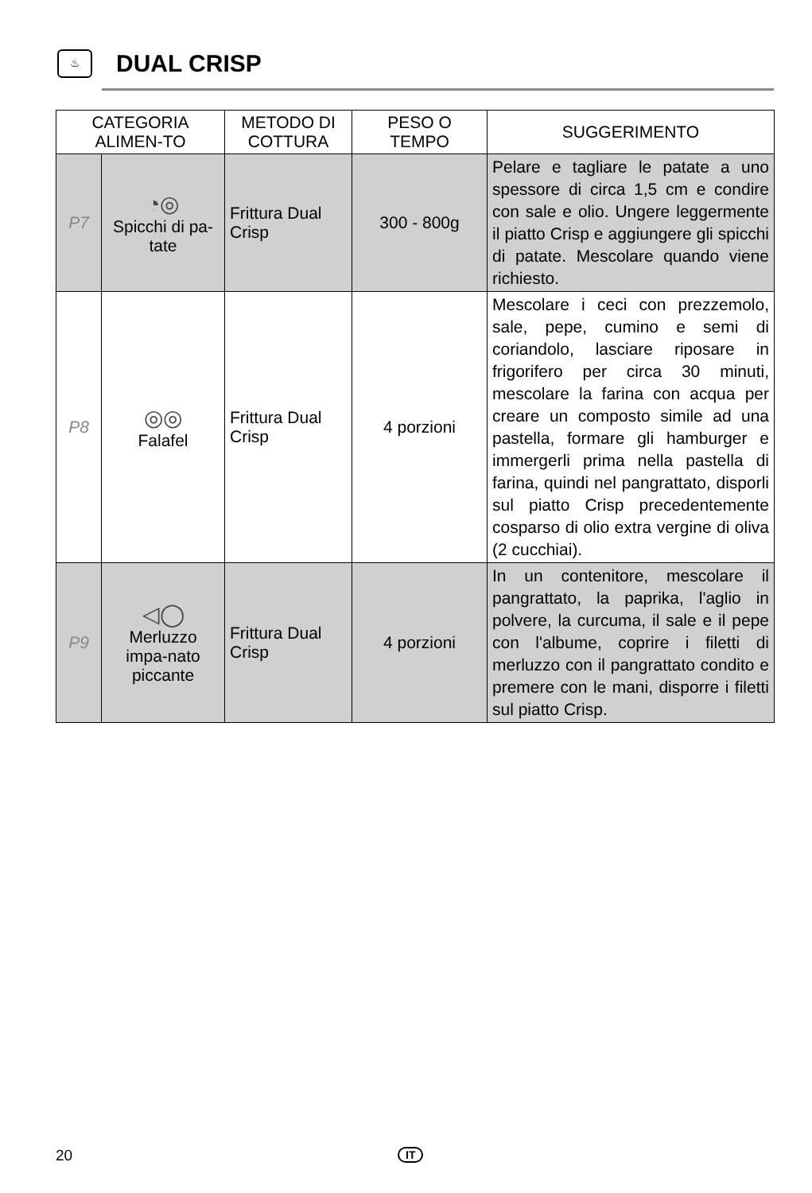♨
DUAL CRISP
| CATEGORIA ALIMEN-TO | | METODO DI COTTURA | PESO O TEMPO | SUGGERIMENTO |
| --- | --- | --- | --- | --- |
| P7 | ◔◎ Spicchi di pa-tate | Frittura Dual Crisp | 300 - 800g | Pelare e tagliare le patate a uno spessore di circa 1,5 cm e condire con sale e olio. Ungere leggermente il piatto Crisp e aggiungere gli spicchi di patate. Mescolare quando viene richiesto. |
| P8 | ◎◎ Falafel | Frittura Dual Crisp | 4 porzioni | Mescolare i ceci con prezzemolo, sale, pepe, cumino e semi di coriandolo, lasciare riposare in frigorifero per circa 30 minuti, mescolare la farina con acqua per creare un composto simile ad una pastella, formare gli hamburger e immergerli prima nella pastella di farina, quindi nel pangrattato, disporli sul piatto Crisp precedentemente cosparso di olio extra vergine di oliva (2 cucchiai). |
| P9 | ◁◯ Merluzzo impa-nato piccante | Frittura Dual Crisp | 4 porzioni | In un contenitore, mescolare il pangrattato, la paprika, l'aglio in polvere, la curcuma, il sale e il pepe con l'albume, coprire i filetti di merluzzo con il pangrattato condito e premere con le mani, disporre i filetti sul piatto Crisp. |
20 IT